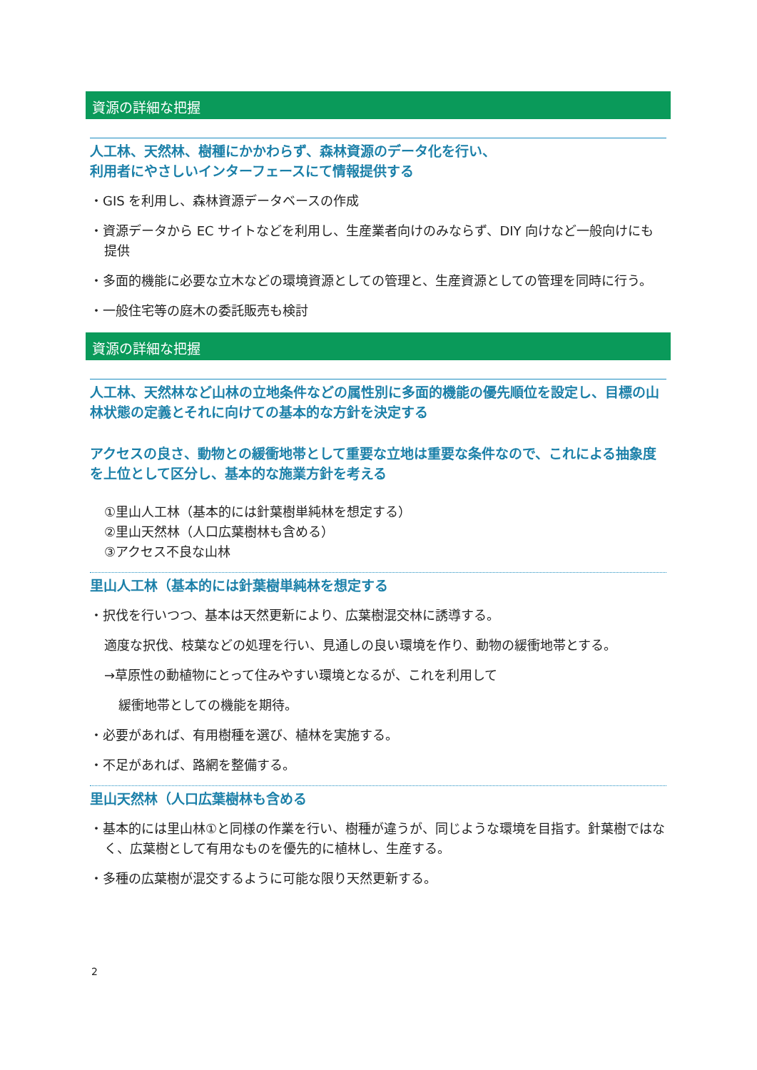資源の詳細な把握
人工林、天然林、樹種にかかわらず、森林資源のデータ化を行い、
利用者にやさしいインターフェースにて情報提供する
・GIS を利用し、森林資源データベースの作成
・資源データから EC サイトなどを利用し、生産業者向けのみならず、DIY 向けなど一般向けにも提供
・多面的機能に必要な立木などの環境資源としての管理と、生産資源としての管理を同時に行う。
・一般住宅等の庭木の委託販売も検討
資源の詳細な把握
人工林、天然林など山林の立地条件などの属性別に多面的機能の優先順位を設定し、目標の山林状態の定義とそれに向けての基本的な方針を決定する
アクセスの良さ、動物との緩衝地帯として重要な立地は重要な条件なので、これによる抽象度を上位として区分し、基本的な施業方針を考える
①里山人工林（基本的には針葉樹単純林を想定する）
②里山天然林（人口広葉樹林も含める）
③アクセス不良な山林
里山人工林（基本的には針葉樹単純林を想定する
・択伐を行いつつ、基本は天然更新により、広葉樹混交林に誘導する。
適度な択伐、枝葉などの処理を行い、見通しの良い環境を作り、動物の緩衝地帯とする。
→草原性の動植物にとって住みやすい環境となるが、これを利用して
緩衝地帯としての機能を期待。
・必要があれば、有用樹種を選び、植林を実施する。
・不足があれば、路網を整備する。
里山天然林（人口広葉樹林も含める
・基本的には里山林①と同様の作業を行い、樹種が違うが、同じような環境を目指す。針葉樹ではなく、広葉樹として有用なものを優先的に植林し、生産する。
・多種の広葉樹が混交するように可能な限り天然更新する。
2